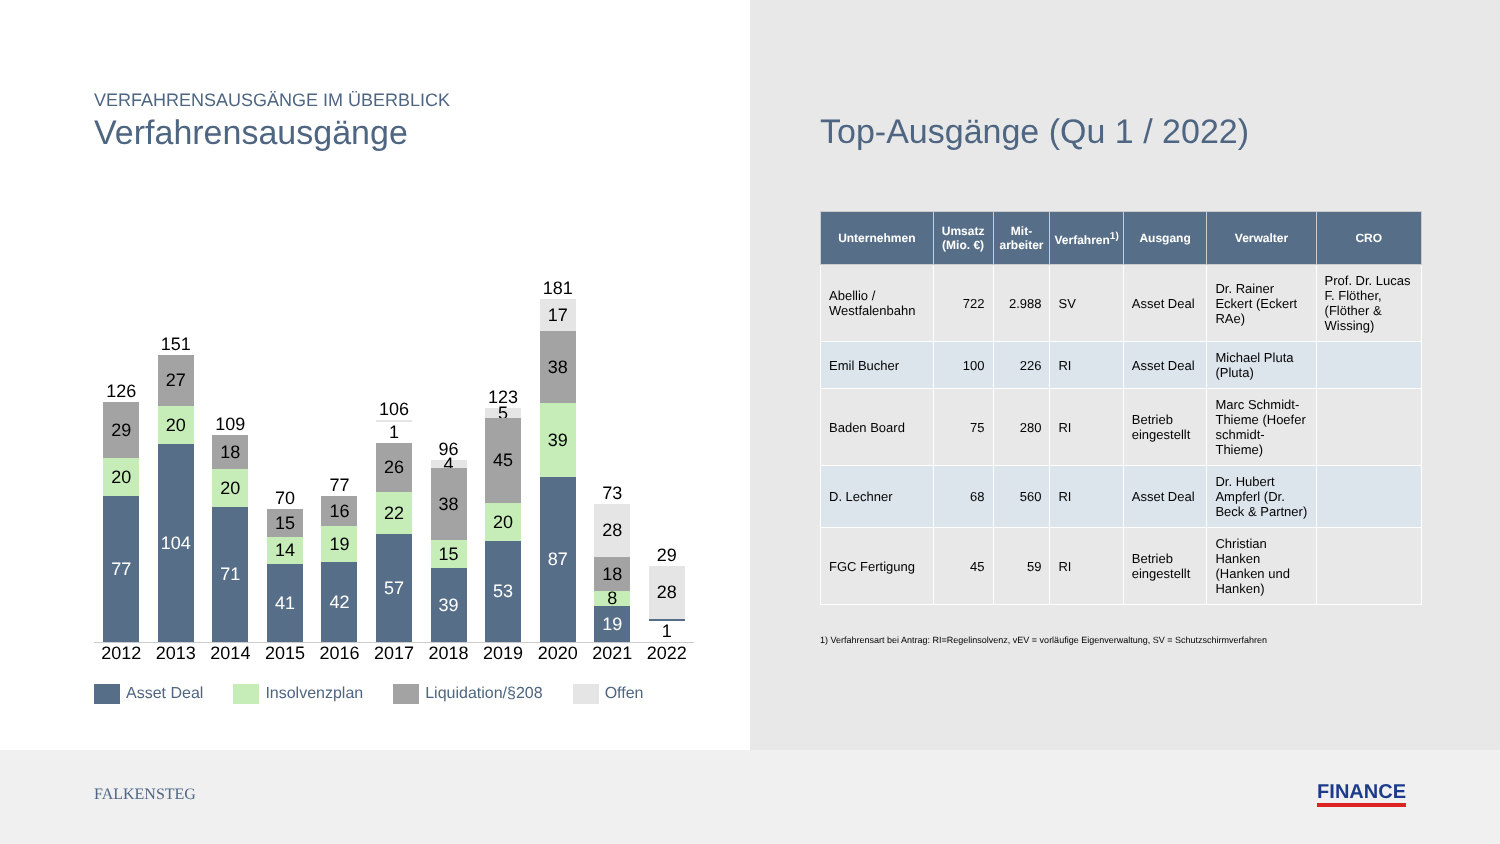VERFAHRENSAUSGÄNGE IM ÜBERBLICK
Verfahrensausgänge
126
29
20
77
151
27
20
104
109
18
20
71
70
15
14
41
77
16
19
42
106
1
26
22
57
96
4
38
15
39
123
5
45
20
53
181
17
38
39
87
73
28
18
8
19
29
28
1
2012 2013 2014 2015 2016 2017 2018 2019 2020 2021 2022
Asset Deal Insolvenzplan Liquidation/§208 Offen
Top-Ausgänge (Qu 1 / 2022)
| Unternehmen | Umsatz (Mio. €) | Mit-arbeiter | Verfahren<sup>1)</sup> | Ausgang | Verwalter | CRO |
| --- | --- | --- | --- | --- | --- | --- |
| Abellio / Westfalenbahn | 722 | 2.988 | SV | Asset Deal | Dr. Rainer Eckert (Eckert RAe) | Prof. Dr. Lucas F. Flöther, (Flöther & Wissing) |
| Emil Bucher | 100 | 226 | RI | Asset Deal | Michael Pluta (Pluta) | |
| Baden Board | 75 | 280 | RI | Betrieb eingestellt | Marc Schmidt-Thieme (Hoefer schmidt-Thieme) | |
| D. Lechner | 68 | 560 | RI | Asset Deal | Dr. Hubert Ampferl (Dr. Beck & Partner) | |
| FGC Fertigung | 45 | 59 | RI | Betrieb eingestellt | Christian Hanken (Hanken und Hanken) | |
1) Verfahrensart bei Antrag: RI=Regelinsolvenz, vEV = vorläufige Eigenverwaltung, SV = Schutzschirmverfahren
FALKENSTEG
FINANCE